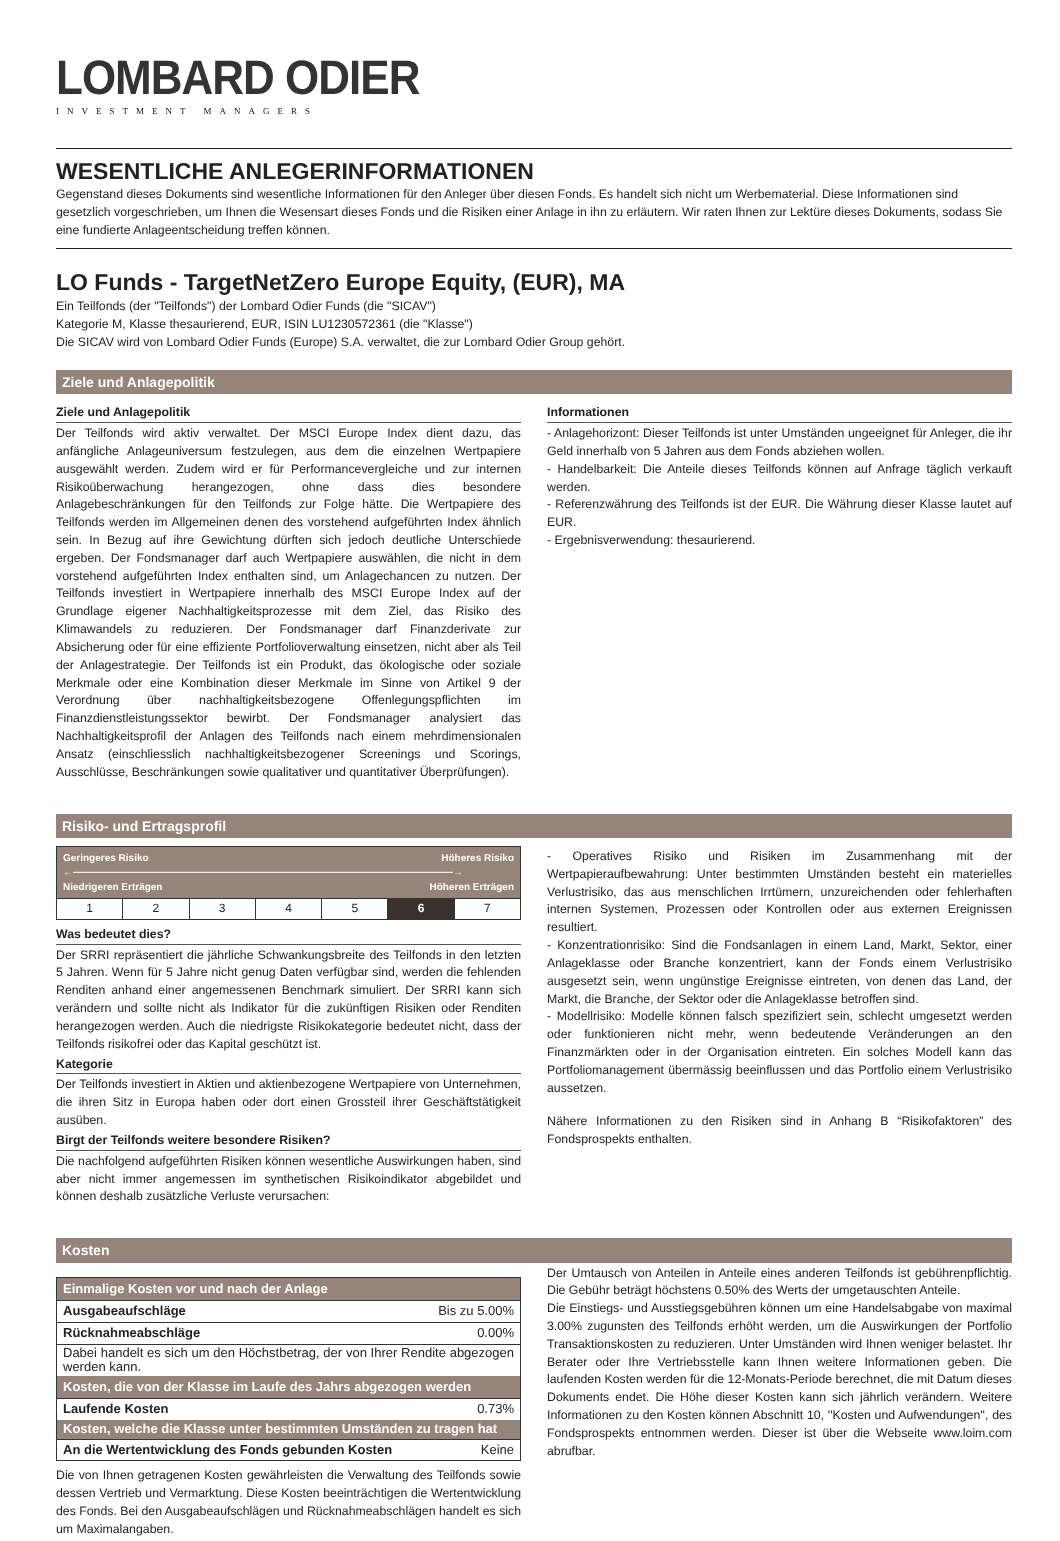LOMBARD ODIER
INVESTMENT MANAGERS
WESENTLICHE ANLEGERINFORMATIONEN
Gegenstand dieses Dokuments sind wesentliche Informationen für den Anleger über diesen Fonds. Es handelt sich nicht um Werbematerial. Diese Informationen sind gesetzlich vorgeschrieben, um Ihnen die Wesensart dieses Fonds und die Risiken einer Anlage in ihn zu erläutern. Wir raten Ihnen zur Lektüre dieses Dokuments, sodass Sie eine fundierte Anlageentscheidung treffen können.
LO Funds - TargetNetZero Europe Equity, (EUR), MA
Ein Teilfonds (der "Teilfonds") der Lombard Odier Funds (die "SICAV")
Kategorie M, Klasse thesaurierend, EUR, ISIN LU1230572361 (die "Klasse")
Die SICAV wird von Lombard Odier Funds (Europe) S.A. verwaltet, die zur Lombard Odier Group gehört.
Ziele und Anlagepolitik
Ziele und Anlagepolitik
Der Teilfonds wird aktiv verwaltet. Der MSCI Europe Index dient dazu, das anfängliche Anlageuniversum festzulegen, aus dem die einzelnen Wertpapiere ausgewählt werden. Zudem wird er für Performancevergleiche und zur internen Risikoüberwachung herangezogen, ohne dass dies besondere Anlagebeschränkungen für den Teilfonds zur Folge hätte. Die Wertpapiere des Teilfonds werden im Allgemeinen denen des vorstehend aufgeführten Index ähnlich sein. In Bezug auf ihre Gewichtung dürften sich jedoch deutliche Unterschiede ergeben. Der Fondsmanager darf auch Wertpapiere auswählen, die nicht in dem vorstehend aufgeführten Index enthalten sind, um Anlagechancen zu nutzen. Der Teilfonds investiert in Wertpapiere innerhalb des MSCI Europe Index auf der Grundlage eigener Nachhaltigkeitsprozesse mit dem Ziel, das Risiko des Klimawandels zu reduzieren. Der Fondsmanager darf Finanzderivate zur Absicherung oder für eine effiziente Portfolioverwaltung einsetzen, nicht aber als Teil der Anlagestrategie. Der Teilfonds ist ein Produkt, das ökologische oder soziale Merkmale oder eine Kombination dieser Merkmale im Sinne von Artikel 9 der Verordnung über nachhaltigkeitsbezogene Offenlegungspflichten im Finanzdienstleistungssektor bewirbt. Der Fondsmanager analysiert das Nachhaltigkeitsprofil der Anlagen des Teilfonds nach einem mehrdimensionalen Ansatz (einschliesslich nachhaltigkeitsbezogener Screenings und Scorings, Ausschlüsse, Beschränkungen sowie qualitativer und quantitativer Überprüfungen).
Informationen
- Anlagehorizont: Dieser Teilfonds ist unter Umständen ungeeignet für Anleger, die ihr Geld innerhalb von 5 Jahren aus dem Fonds abziehen wollen.
- Handelbarkeit: Die Anteile dieses Teilfonds können auf Anfrage täglich verkauft werden.
- Referenzwährung des Teilfonds ist der EUR. Die Währung dieser Klasse lautet auf EUR.
- Ergebnisverwendung: thesaurierend.
Risiko- und Ertragsprofil
| Geringeres Risiko Höheres Risiko ←――――――――――――――――――――――――――――――――――――――→ Niedrigeren Erträgen Höheren Erträgen | | | | | | |
| 1 | 2 | 3 | 4 | 5 | 6 | 7 |
Was bedeutet dies?
Der SRRI repräsentiert die jährliche Schwankungsbreite des Teilfonds in den letzten 5 Jahren. Wenn für 5 Jahre nicht genug Daten verfügbar sind, werden die fehlenden Renditen anhand einer angemessenen Benchmark simuliert. Der SRRI kann sich verändern und sollte nicht als Indikator für die zukünftigen Risiken oder Renditen herangezogen werden. Auch die niedrigste Risikokategorie bedeutet nicht, dass der Teilfonds risikofrei oder das Kapital geschützt ist.
Kategorie
Der Teilfonds investiert in Aktien und aktienbezogene Wertpapiere von Unternehmen, die ihren Sitz in Europa haben oder dort einen Grossteil ihrer Geschäftstätigkeit ausüben.
Birgt der Teilfonds weitere besondere Risiken?
Die nachfolgend aufgeführten Risiken können wesentliche Auswirkungen haben, sind aber nicht immer angemessen im synthetischen Risikoindikator abgebildet und können deshalb zusätzliche Verluste verursachen:
- Operatives Risiko und Risiken im Zusammenhang mit der Wertpapieraufbewahrung: Unter bestimmten Umständen besteht ein materielles Verlustrisiko, das aus menschlichen Irrtümern, unzureichenden oder fehlerhaften internen Systemen, Prozessen oder Kontrollen oder aus externen Ereignissen resultiert.
- Konzentrationrisiko: Sind die Fondsanlagen in einem Land, Markt, Sektor, einer Anlageklasse oder Branche konzentriert, kann der Fonds einem Verlustrisiko ausgesetzt sein, wenn ungünstige Ereignisse eintreten, von denen das Land, der Markt, die Branche, der Sektor oder die Anlageklasse betroffen sind.
- Modellrisiko: Modelle können falsch spezifiziert sein, schlecht umgesetzt werden oder funktionieren nicht mehr, wenn bedeutende Veränderungen an den Finanzmärkten oder in der Organisation eintreten. Ein solches Modell kann das Portfoliomanagement übermässig beeinflussen und das Portfolio einem Verlustrisiko aussetzen.
Nähere Informationen zu den Risiken sind in Anhang B “Risikofaktoren” des Fondsprospekts enthalten.
Kosten
| Einmalige Kosten vor und nach der Anlage | |
| --- | --- |
| Ausgabeaufschläge | Bis zu 5.00% |
| Rücknahmeabschläge | 0.00% |
| Dabei handelt es sich um den Höchstbetrag, der von Ihrer Rendite abgezogen werden kann. | |
| Kosten, die von der Klasse im Laufe des Jahrs abgezogen werden | |
| Laufende Kosten | 0.73% |
| Kosten, welche die Klasse unter bestimmten Umständen zu tragen hat | |
| An die Wertentwicklung des Fonds gebunden Kosten | Keine |
Die von Ihnen getragenen Kosten gewährleisten die Verwaltung des Teilfonds sowie dessen Vertrieb und Vermarktung. Diese Kosten beeinträchtigen die Wertentwicklung des Fonds. Bei den Ausgabeaufschlägen und Rücknahmeabschlägen handelt es sich um Maximalangaben.
Der Umtausch von Anteilen in Anteile eines anderen Teilfonds ist gebührenpflichtig. Die Gebühr beträgt höchstens 0.50% des Werts der umgetauschten Anteile.
Die Einstiegs- und Ausstiegsgebühren können um eine Handelsabgabe von maximal 3.00% zugunsten des Teilfonds erhöht werden, um die Auswirkungen der Portfolio Transaktionskosten zu reduzieren. Unter Umständen wird Ihnen weniger belastet. Ihr Berater oder Ihre Vertriebsstelle kann Ihnen weitere Informationen geben. Die laufenden Kosten werden für die 12-Monats-Periode berechnet, die mit Datum dieses Dokuments endet. Die Höhe dieser Kosten kann sich jährlich verändern. Weitere Informationen zu den Kosten können Abschnitt 10, ''Kosten und Aufwendungen'', des Fondsprospekts entnommen werden. Dieser ist über die Webseite www.loim.com abrufbar.